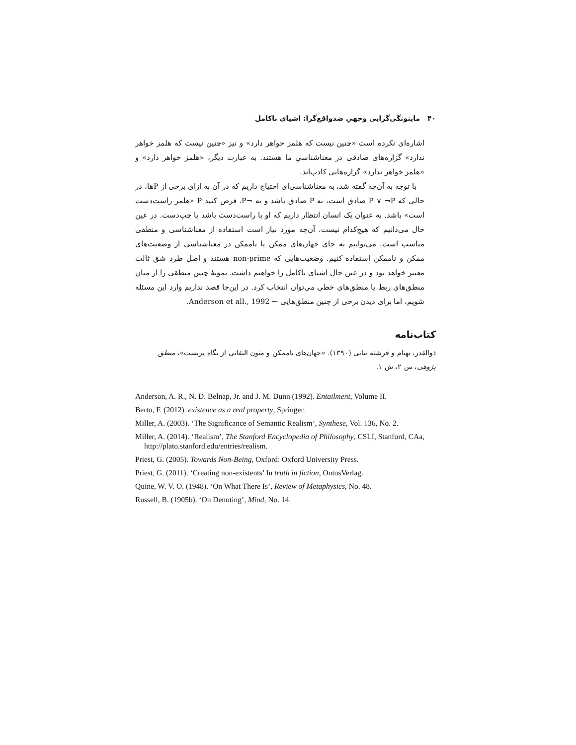۴۰ ماینونگی‌گرایی وجهیِ ضدواقع‌گرا: اشیای ناکامل
اشاره‌ای نکرده است «چنین نیست که هلمز خواهر دارد» و نیز «چنین نیست که هلمز خواهر ندارد» گزاره‌های صادقی در معناشناسیِ ما هستند. به عبارت دیگر، «هلمز خواهر دارد» و «هلمز خواهر ندارد» گزاره‌هایی کاذب‌اند.
با توجه به آن‌چه گفته شد، به معناشناسی‌ای احتیاج داریم که در آن به ازای برخی از Pها، در حالی که P ∨ ¬P صادق است، نه P صادق باشد و نه ¬P. فرض کنید P «هلمز راست‌دست است» باشد. به عنوان یک انسان انتظار داریم که او یا راست‌دست باشد یا چپ‌دست. در عین حال می‌دانیم که هیچ‌کدام نیست. آن‌چه مورد نیاز است استفاده از معناشناسی و منطقی مناسب است. می‌توانیم به جای جهان‌های ممکن یا ناممکن در معناشناسی از وضعیت‌های ممکن و ناممکن استفاده کنیم. وضعیت‌هایی که non-prime هستند و اصل طرد شق ثالث معتبر خواهد بود و در عین حال اشیای ناکامل را خواهیم داشت. نمونهٔ چنین منطقی را از میان منطق‌های ربط یا منطق‌های خطی می‌توان انتخاب کرد. در این‌جا قصد نداریم وارد این مسئله شویم، اما برای دیدن برخی از چنین منطق‌هایی ← Anderson et all., 1992.
کتاب‌نامه
ذوالقدر، بهنام و فرشته نباتی (۱۳۹۰). «جهان‌های ناممکن و متون التفاتی از نگاه پریست»، منطق پژوهی، س ۲، ش ۱.
Anderson, A. R., N. D. Belnap, Jr. and J. M. Dunn (1992). Entailment, Volume II.
Berto, F. (2012). existence as a real property, Springer.
Miller, A. (2003). ‘The Significance of Semantic Realism’, Synthese, Vol. 136, No. 2.
Miller, A. (2014). ‘Realism’, The Stanford Encyclopedia of Philosophy, CSLI, Stanford, CAa, http://plato.stanford.edu/entries/realism.
Priest, G. (2005). Towards Non-Being, Oxford: Oxford University Press.
Priest, G. (2011). ‘Creating non-existents’ In truth in fiction, OntosVerlag.
Quine, W. V. O. (1948). ‘On What There Is’, Review of Metaphysics, No. 48.
Russell, B. (1905b). ‘On Denoting’, Mind, No. 14.